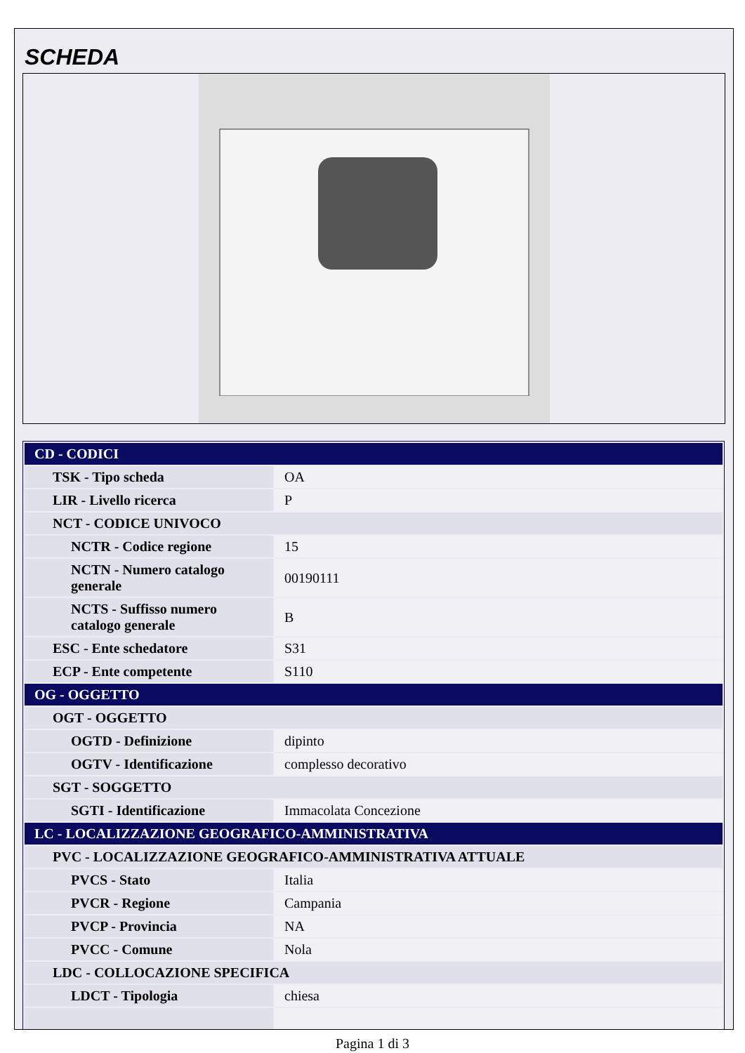SCHEDA
| CD - CODICI | |
| TSK - Tipo scheda | OA |
| LIR - Livello ricerca | P |
| NCT - CODICE UNIVOCO | |
| NCTR - Codice regione | 15 |
| NCTN - Numero catalogo generale | 00190111 |
| NCTS - Suffisso numero catalogo generale | B |
| ESC - Ente schedatore | S31 |
| ECP - Ente competente | S110 |
| OG - OGGETTO | |
| OGT - OGGETTO | |
| OGTD - Definizione | dipinto |
| OGTV - Identificazione | complesso decorativo |
| SGT - SOGGETTO | |
| SGTI - Identificazione | Immacolata Concezione |
| LC - LOCALIZZAZIONE GEOGRAFICO-AMMINISTRATIVA | |
| PVC - LOCALIZZAZIONE GEOGRAFICO-AMMINISTRATIVA ATTUALE | |
| PVCS - Stato | Italia |
| PVCR - Regione | Campania |
| PVCP - Provincia | NA |
| PVCC - Comune | Nola |
| LDC - COLLOCAZIONE SPECIFICA | |
| LDCT - Tipologia | chiesa |
Pagina 1 di 3